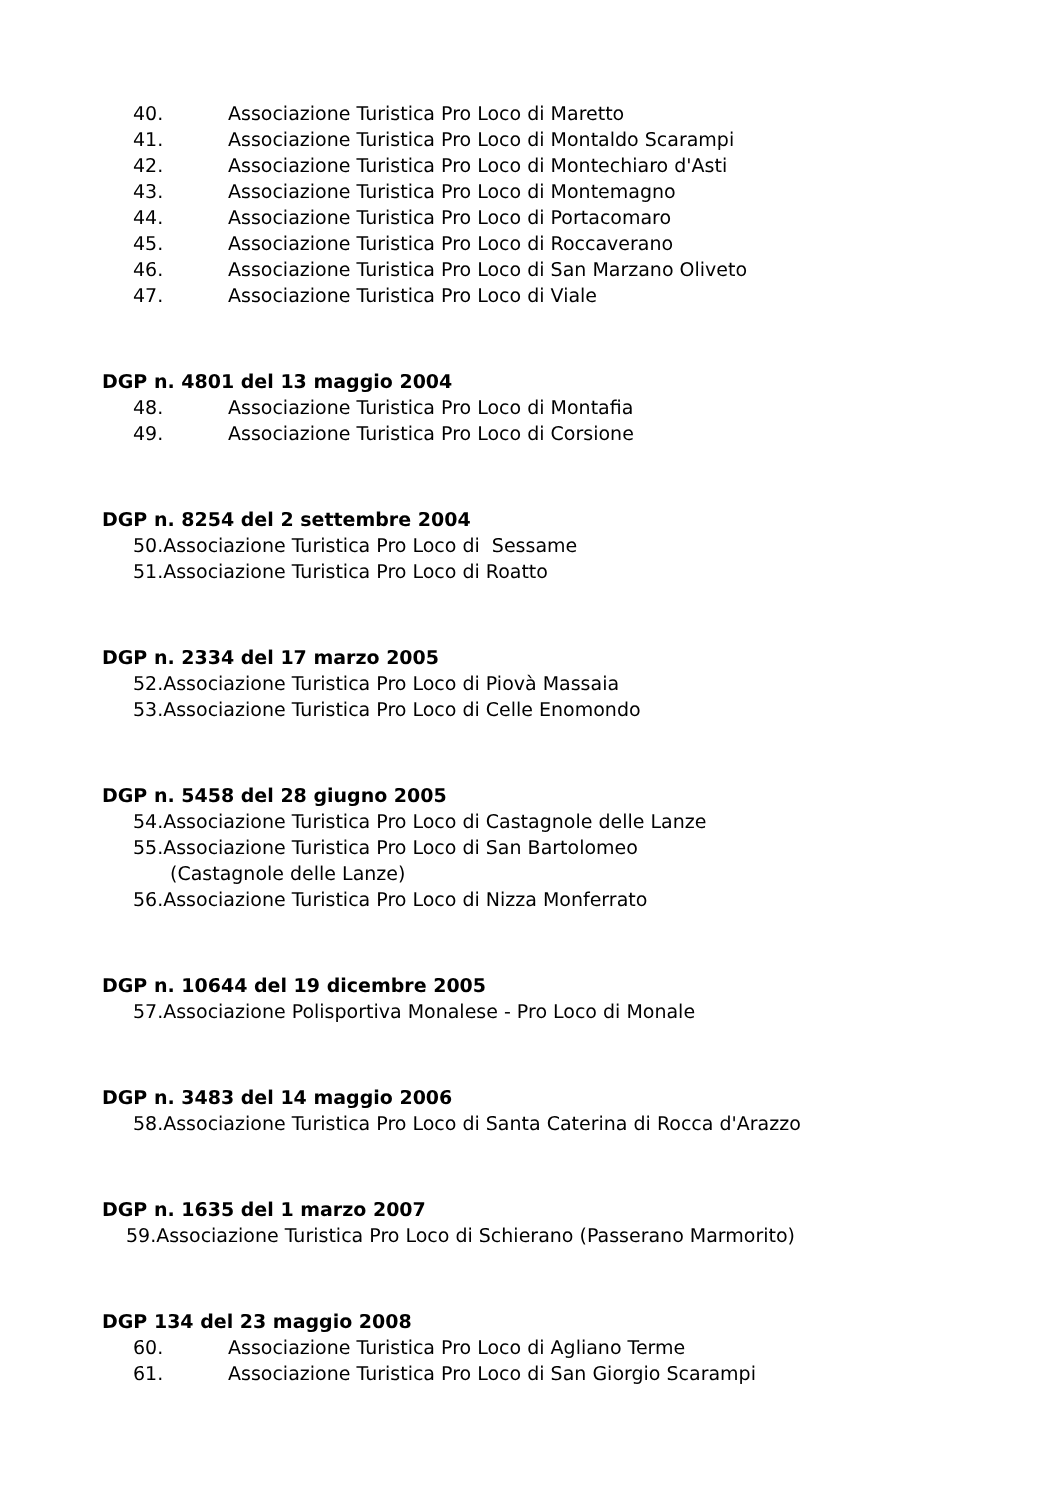40. Associazione Turistica Pro Loco di Maretto
41. Associazione Turistica Pro Loco di Montaldo Scarampi
42. Associazione Turistica Pro Loco di Montechiaro d'Asti
43. Associazione Turistica Pro Loco di Montemagno
44. Associazione Turistica Pro Loco di Portacomaro
45. Associazione Turistica Pro Loco di Roccaverano
46. Associazione Turistica Pro Loco di San Marzano Oliveto
47. Associazione Turistica Pro Loco di Viale
DGP n. 4801 del 13 maggio 2004
48. Associazione Turistica Pro Loco di Montafia
49. Associazione Turistica Pro Loco di Corsione
DGP n. 8254 del 2 settembre 2004
50.Associazione Turistica Pro Loco di Sessame
51.Associazione Turistica Pro Loco di Roatto
DGP n. 2334 del 17 marzo 2005
52.Associazione Turistica Pro Loco di Piovà Massaia
53.Associazione Turistica Pro Loco di Celle Enomondo
DGP n. 5458 del 28 giugno 2005
54.Associazione Turistica Pro Loco di Castagnole delle Lanze
55.Associazione Turistica Pro Loco di San Bartolomeo
(Castagnole delle Lanze)
56.Associazione Turistica Pro Loco di Nizza Monferrato
DGP n. 10644 del 19 dicembre 2005
57.Associazione Polisportiva Monalese - Pro Loco di Monale
DGP n. 3483 del 14 maggio 2006
58.Associazione Turistica Pro Loco di Santa Caterina di Rocca d'Arazzo
DGP n. 1635 del 1 marzo 2007
59.Associazione Turistica Pro Loco di Schierano (Passerano Marmorito)
DGP 134 del 23 maggio 2008
60. Associazione Turistica Pro Loco di Agliano Terme
61. Associazione Turistica Pro Loco di San Giorgio Scarampi